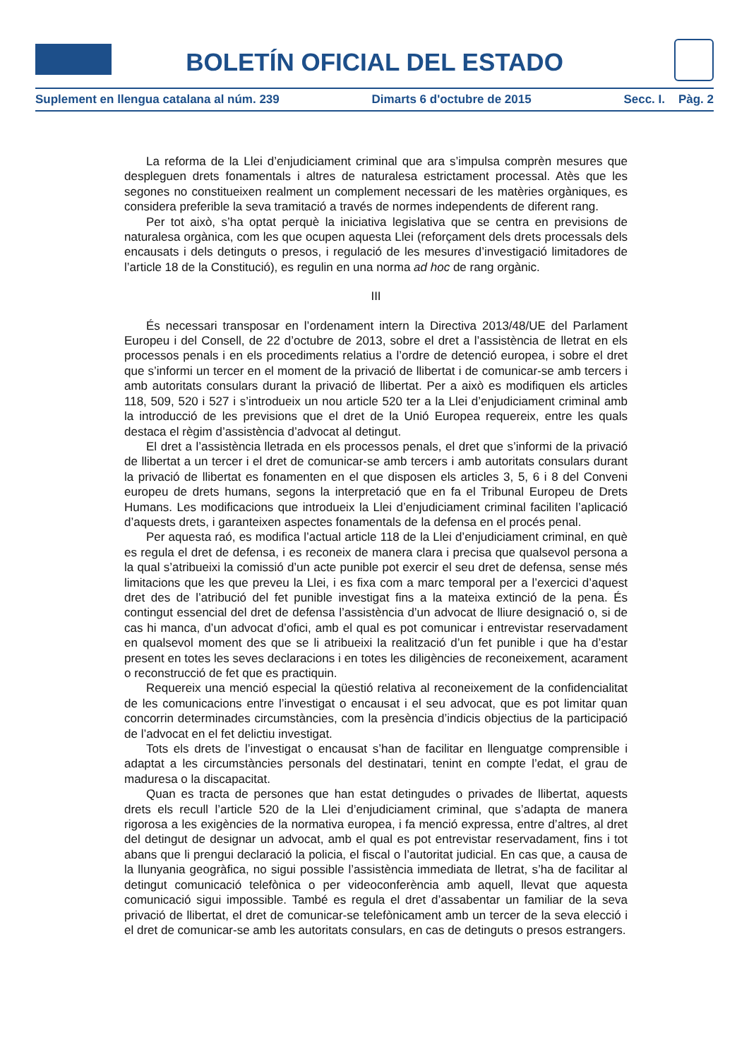BOLETÍN OFICIAL DEL ESTADO
Suplement en llengua catalana al núm. 239 Dimarts 6 d'octubre de 2015 Secc. I. Pàg. 2
La reforma de la Llei d’enjudiciament criminal que ara s’impulsa comprèn mesures que despleguen drets fonamentals i altres de naturalesa estrictament processal. Atès que les segones no constitueixen realment un complement necessari de les matèries orgàniques, es considera preferible la seva tramitació a través de normes independents de diferent rang.
Per tot això, s’ha optat perquè la iniciativa legislativa que se centra en previsions de naturalesa orgànica, com les que ocupen aquesta Llei (reforçament dels drets processals dels encausats i dels detinguts o presos, i regulació de les mesures d’investigació limitadores de l’article 18 de la Constitució), es regulin en una norma ad hoc de rang orgànic.
III
És necessari transposar en l’ordenament intern la Directiva 2013/48/UE del Parlament Europeu i del Consell, de 22 d’octubre de 2013, sobre el dret a l’assistència de lletrat en els processos penals i en els procediments relatius a l’ordre de detenció europea, i sobre el dret que s’informi un tercer en el moment de la privació de llibertat i de comunicar-se amb tercers i amb autoritats consulars durant la privació de llibertat. Per a això es modifiquen els articles 118, 509, 520 i 527 i s’introdueix un nou article 520 ter a la Llei d’enjudiciament criminal amb la introducció de les previsions que el dret de la Unió Europea requereix, entre les quals destaca el règim d’assistència d’advocat al detingut.
El dret a l’assistència lletrada en els processos penals, el dret que s’informi de la privació de llibertat a un tercer i el dret de comunicar-se amb tercers i amb autoritats consulars durant la privació de llibertat es fonamenten en el que disposen els articles 3, 5, 6 i 8 del Conveni europeu de drets humans, segons la interpretació que en fa el Tribunal Europeu de Drets Humans. Les modificacions que introdueix la Llei d’enjudiciament criminal faciliten l’aplicació d’aquests drets, i garanteixen aspectes fonamentals de la defensa en el procés penal.
Per aquesta raó, es modifica l’actual article 118 de la Llei d’enjudiciament criminal, en què es regula el dret de defensa, i es reconeix de manera clara i precisa que qualsevol persona a la qual s’atribueixi la comissió d’un acte punible pot exercir el seu dret de defensa, sense més limitacions que les que preveu la Llei, i es fixa com a marc temporal per a l’exercici d’aquest dret des de l’atribució del fet punible investigat fins a la mateixa extinció de la pena. És contingut essencial del dret de defensa l’assistència d’un advocat de lliure designació o, si de cas hi manca, d’un advocat d’ofici, amb el qual es pot comunicar i entrevistar reservadament en qualsevol moment des que se li atribueixi la realització d’un fet punible i que ha d’estar present en totes les seves declaracions i en totes les diligències de reconeixement, acarament o reconstrucció de fet que es practiquin.
Requereix una menció especial la qüestió relativa al reconeixement de la confidencialitat de les comunicacions entre l’investigat o encausat i el seu advocat, que es pot limitar quan concorrin determinades circumstàncies, com la presència d’indicis objectius de la participació de l’advocat en el fet delictiu investigat.
Tots els drets de l’investigat o encausat s’han de facilitar en llenguatge comprensible i adaptat a les circumstàncies personals del destinatari, tenint en compte l’edat, el grau de maduresa o la discapacitat.
Quan es tracta de persones que han estat detingudes o privades de llibertat, aquests drets els recull l’article 520 de la Llei d’enjudiciament criminal, que s’adapta de manera rigorosa a les exigències de la normativa europea, i fa menció expressa, entre d’altres, al dret del detingut de designar un advocat, amb el qual es pot entrevistar reservadament, fins i tot abans que li prengui declaració la policia, el fiscal o l’autoritat judicial. En cas que, a causa de la llunyania geogràfica, no sigui possible l’assistència immediata de lletrat, s’ha de facilitar al detingut comunicació telefònica o per videoconferència amb aquell, llevat que aquesta comunicació sigui impossible. També es regula el dret d’assabentar un familiar de la seva privació de llibertat, el dret de comunicar-se telefònicament amb un tercer de la seva elecció i el dret de comunicar-se amb les autoritats consulars, en cas de detinguts o presos estrangers.